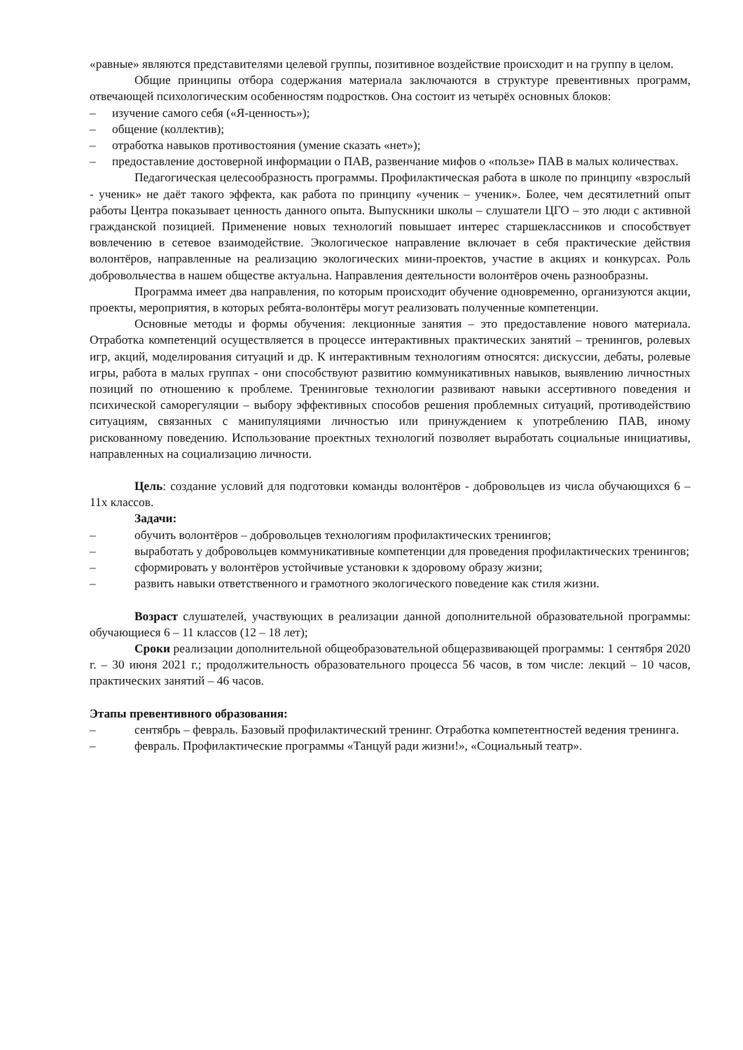«равные» являются представителями целевой группы, позитивное воздействие происходит и на группу в целом.
Общие принципы отбора содержания материала заключаются в структуре превентивных программ, отвечающей психологическим особенностям подростков. Она состоит из четырёх основных блоков:
– изучение самого себя («Я-ценность»);
– общение (коллектив);
– отработка навыков противостояния (умение сказать «нет»);
– предоставление достоверной информации о ПАВ, развенчание мифов о «пользе» ПАВ в малых количествах.
Педагогическая целесообразность программы. Профилактическая работа в школе по принципу «взрослый - ученик» не даёт такого эффекта, как работа по принципу «ученик – ученик». Более, чем десятилетний опыт работы Центра показывает ценность данного опыта. Выпускники школы – слушатели ЦГО – это люди с активной гражданской позицией. Применение новых технологий повышает интерес старшеклассников и способствует вовлечению в сетевое взаимодействие. Экологическое направление включает в себя практические действия волонтёров, направленные на реализацию экологических мини-проектов, участие в акциях и конкурсах. Роль добровольчества в нашем обществе актуальна. Направления деятельности волонтёров очень разнообразны.
Программа имеет два направления, по которым происходит обучение одновременно, организуются акции, проекты, мероприятия, в которых ребята-волонтёры могут реализовать полученные компетенции.
Основные методы и формы обучения: лекционные занятия – это предоставление нового материала. Отработка компетенций осуществляется в процессе интерактивных практических занятий – тренингов, ролевых игр, акций, моделирования ситуаций и др. К интерактивным технологиям относятся: дискуссии, дебаты, ролевые игры, работа в малых группах - они способствуют развитию коммуникативных навыков, выявлению личностных позиций по отношению к проблеме. Тренинговые технологии развивают навыки ассертивного поведения и психической саморегуляции – выбору эффективных способов решения проблемных ситуаций, противодействию ситуациям, связанных с манипуляциями личностью или принуждением к употреблению ПАВ, иному рискованному поведению. Использование проектных технологий позволяет выработать социальные инициативы, направленных на социализацию личности.
Цель: создание условий для подготовки команды волонтёров - добровольцев из числа обучающихся 6 – 11х классов.
Задачи:
– обучить волонтёров – добровольцев технологиям профилактических тренингов;
– выработать у добровольцев коммуникативные компетенции для проведения профилактических тренингов;
– сформировать у волонтёров устойчивые установки к здоровому образу жизни;
– развить навыки ответственного и грамотного экологического поведение как стиля жизни.
Возраст слушателей, участвующих в реализации данной дополнительной образовательной программы: обучающиеся 6 – 11 классов (12 – 18 лет);
Сроки реализации дополнительной общеобразовательной общеразвивающей программы: 1 сентября 2020 г. – 30 июня 2021 г.; продолжительность образовательного процесса 56 часов, в том числе: лекций – 10 часов, практических занятий – 46 часов.
Этапы превентивного образования:
– сентябрь – февраль. Базовый профилактический тренинг. Отработка компетентностей ведения тренинга.
– февраль. Профилактические программы «Танцуй ради жизни!», «Социальный театр».